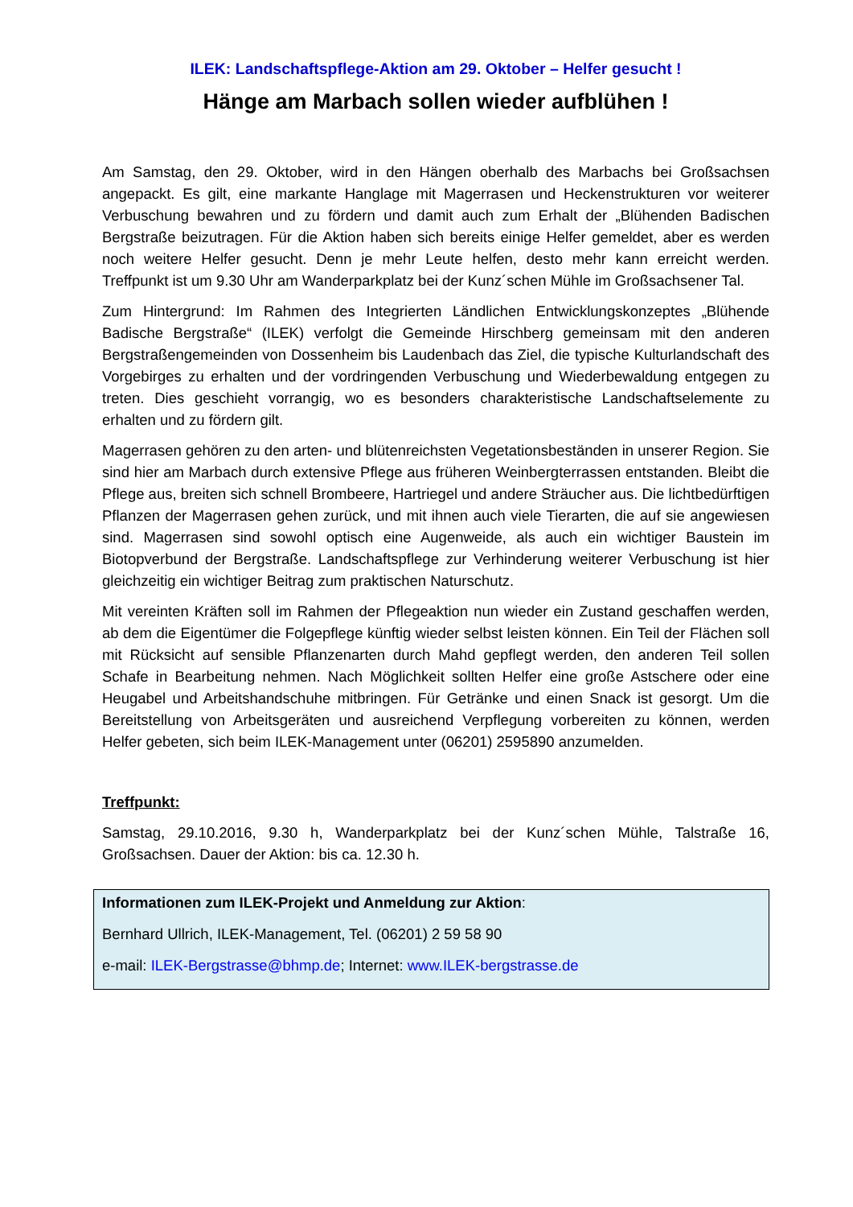ILEK: Landschaftspflege-Aktion am 29. Oktober – Helfer gesucht !
Hänge am Marbach sollen wieder aufblühen !
Am Samstag, den 29. Oktober, wird in den Hängen oberhalb des Marbachs bei Großsachsen angepackt. Es gilt, eine markante Hanglage mit Magerrasen und Heckenstrukturen vor weiterer Verbuschung bewahren und zu fördern und damit auch zum Erhalt der „Blühenden Badischen Bergstraße beizutragen. Für die Aktion haben sich bereits einige Helfer gemeldet, aber es werden noch weitere Helfer gesucht. Denn je mehr Leute helfen, desto mehr kann erreicht werden. Treffpunkt ist um 9.30 Uhr am Wanderparkplatz bei der Kunz´schen Mühle im Großsachsener Tal.
Zum Hintergrund: Im Rahmen des Integrierten Ländlichen Entwicklungskonzeptes „Blühende Badische Bergstraße“ (ILEK) verfolgt die Gemeinde Hirschberg gemeinsam mit den anderen Bergstraßengemeinden von Dossenheim bis Laudenbach das Ziel, die typische Kulturlandschaft des Vorgebirges zu erhalten und der vordringenden Verbuschung und Wiederbewaldung entgegen zu treten. Dies geschieht vorrangig, wo es besonders charakteristische Landschaftselemente zu erhalten und zu fördern gilt.
Magerrasen gehören zu den arten- und blütenreichsten Vegetationsbeständen in unserer Region. Sie sind hier am Marbach durch extensive Pflege aus früheren Weinbergterrassen entstanden. Bleibt die Pflege aus, breiten sich schnell Brombeere, Hartriegel und andere Sträucher aus. Die lichtbedürftigen Pflanzen der Magerrasen gehen zurück, und mit ihnen auch viele Tierarten, die auf sie angewiesen sind. Magerrasen sind sowohl optisch eine Augenweide, als auch ein wichtiger Baustein im Biotopverbund der Bergstraße. Landschaftspflege zur Verhinderung weiterer Verbuschung ist hier gleichzeitig ein wichtiger Beitrag zum praktischen Naturschutz.
Mit vereinten Kräften soll im Rahmen der Pflegeaktion nun wieder ein Zustand geschaffen werden, ab dem die Eigentümer die Folgepflege künftig wieder selbst leisten können. Ein Teil der Flächen soll mit Rücksicht auf sensible Pflanzenarten durch Mahd gepflegt werden, den anderen Teil sollen Schafe in Bearbeitung nehmen. Nach Möglichkeit sollten Helfer eine große Astschere oder eine Heugabel und Arbeitshandschuhe mitbringen. Für Getränke und einen Snack ist gesorgt. Um die Bereitstellung von Arbeitsgeräten und ausreichend Verpflegung vorbereiten zu können, werden Helfer gebeten, sich beim ILEK-Management unter (06201) 2595890 anzumelden.
Treffpunkt:
Samstag, 29.10.2016, 9.30 h, Wanderparkplatz bei der Kunz´schen Mühle, Talstraße 16, Großsachsen. Dauer der Aktion: bis ca. 12.30 h.
Informationen zum ILEK-Projekt und Anmeldung zur Aktion:
Bernhard Ullrich, ILEK-Management, Tel. (06201) 2 59 58 90
e-mail: ILEK-Bergstrasse@bhmp.de; Internet: www.ILEK-bergstrasse.de